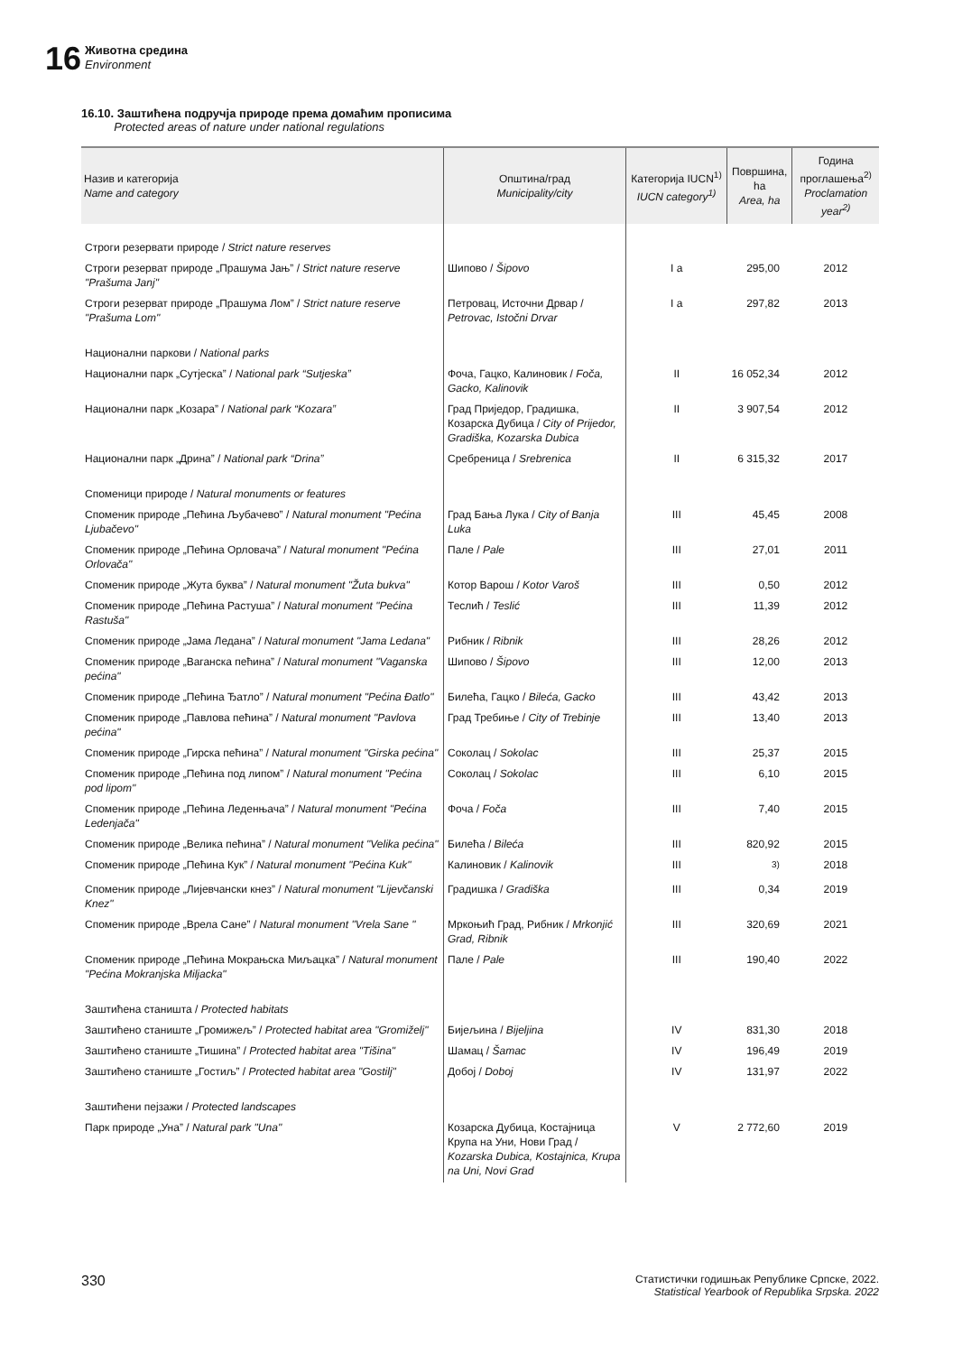16
Животна средина
Environment
16.10. Заштићена подручја природе према домаћим прописима
Protected areas of nature under national regulations
| Назив и категорија Name and category | Општина/град Municipality/city | Категорија IUCN<sup>1)</sup> IUCN category<sup>1)</sup> | Површина, ha Area, ha | Година проглашења<sup>2)</sup> Proclamation year<sup>2)</sup> |
| --- | --- | --- | --- | --- |
| Строги резервати природе / Strict nature reserves | | | | |
| Строги резерват природе „Прашума Јањ” / Strict nature reserve "Prašuma Janj" | Шипово / Šipovo | I a | 295,00 | 2012 |
| Строги резерват природе „Прашума Лом” / Strict nature reserve "Prašuma Lom" | Петровац, Источни Дрвар / Petrovac, Istočni Drvar | I a | 297,82 | 2013 |
| Национални паркови / National parks | | | | |
| Национални парк „Сутјеска” / National park “Sutjeska” | Фоча, Гацко, Калиновик / Foča, Gacko, Kalinovik | II | 16 052,34 | 2012 |
| Национални парк „Козара” / National park “Kozara” | Град Приједор, Градишка, Козарска Дубица / City of Prijedor, Gradiška, Kozarska Dubica | II | 3 907,54 | 2012 |
| Национални парк „Дрина” / National park “Drina” | Сребреница / Srebrenica | II | 6 315,32 | 2017 |
| Споменици природе / Natural monuments or features | | | | |
| Споменик природе „Пећина Љубачево” / Natural monument "Pećina Ljubačevo" | Град Бања Лука / City of Banja Luka | III | 45,45 | 2008 |
| Споменик природе „Пећина Орловача” / Natural monument "Pećina Orlovača" | Пале / Pale | III | 27,01 | 2011 |
| Споменик природе „Жута буква” / Natural monument "Žuta bukva" | Котор Варош / Kotor Varoš | III | 0,50 | 2012 |
| Споменик природе „Пећина Растуша” / Natural monument "Pećina Rastuša" | Теслић / Teslić | III | 11,39 | 2012 |
| Споменик природе „Јама Ледана” / Natural monument "Jama Ledana" | Рибник / Ribnik | III | 28,26 | 2012 |
| Споменик природе „Ваганска пећина” / Natural monument "Vaganska pećina" | Шипово / Šipovo | III | 12,00 | 2013 |
| Споменик природе „Пећина Ђатло” / Natural monument "Pećina Đatlo" | Билећа, Гацко / Bileća, Gacko | III | 43,42 | 2013 |
| Споменик природе „Павлова пећина” / Natural monument "Pavlova pećina" | Град Требиње / City of Trebinje | III | 13,40 | 2013 |
| Споменик природе „Гирска пећина” / Natural monument "Girska pećina" | Соколац / Sokolac | III | 25,37 | 2015 |
| Споменик природе „Пећина под липом” / Natural monument "Pećina pod lipom" | Соколац / Sokolac | III | 6,10 | 2015 |
| Споменик природе „Пећина Леденњача” / Natural monument "Pećina Ledenjača" | Фоча / Foča | III | 7,40 | 2015 |
| Споменик природе „Велика пећина” / Natural monument "Velika pećina" | Билећа / Bileća | III | 820,92 | 2015 |
| Споменик природе „Пећина Кук” / Natural monument "Pećina Kuk" | Калиновик / Kalinovik | III | <sup>3)</sup> | 2018 |
| Споменик природе „Лијевчански кнез” / Natural monument "Lijevčanski Knez" | Градишка / Gradiška | III | 0,34 | 2019 |
| Споменик природе „Врела Сане” / Natural monument "Vrela Sane " | Мркоњић Град, Рибник / Mrkonjić Grad, Ribnik | III | 320,69 | 2021 |
| Споменик природе „Пећина Мокрањска Миљацка” / Natural monument "Pećina Mokranjska Miljacka" | Пале / Pale | III | 190,40 | 2022 |
| Заштићена станишта / Protected habitats | | | | |
| Заштићено станиште „Громижељ” / Protected habitat area "Gromiželj" | Бијељина / Bijeljina | IV | 831,30 | 2018 |
| Заштићено станиште „Тишина” / Protected habitat area "Tišina" | Шамац / Šamac | IV | 196,49 | 2019 |
| Заштићено станиште „Гостиљ” / Protected habitat area "Gostilj" | Добој / Doboj | IV | 131,97 | 2022 |
| Заштићени пејзажи / Protected landscapes | | | | |
| Парк природе „Уна” / Natural park "Una" | Козарска Дубица, Костајница Крупа на Уни, Нови Град / Kozarska Dubica, Kostajnica, Krupa na Uni, Novi Grad | V | 2 772,60 | 2019 |
330
Статистички годишњак Републике Српске, 2022.
Statistical Yearbook of Republika Srpska. 2022